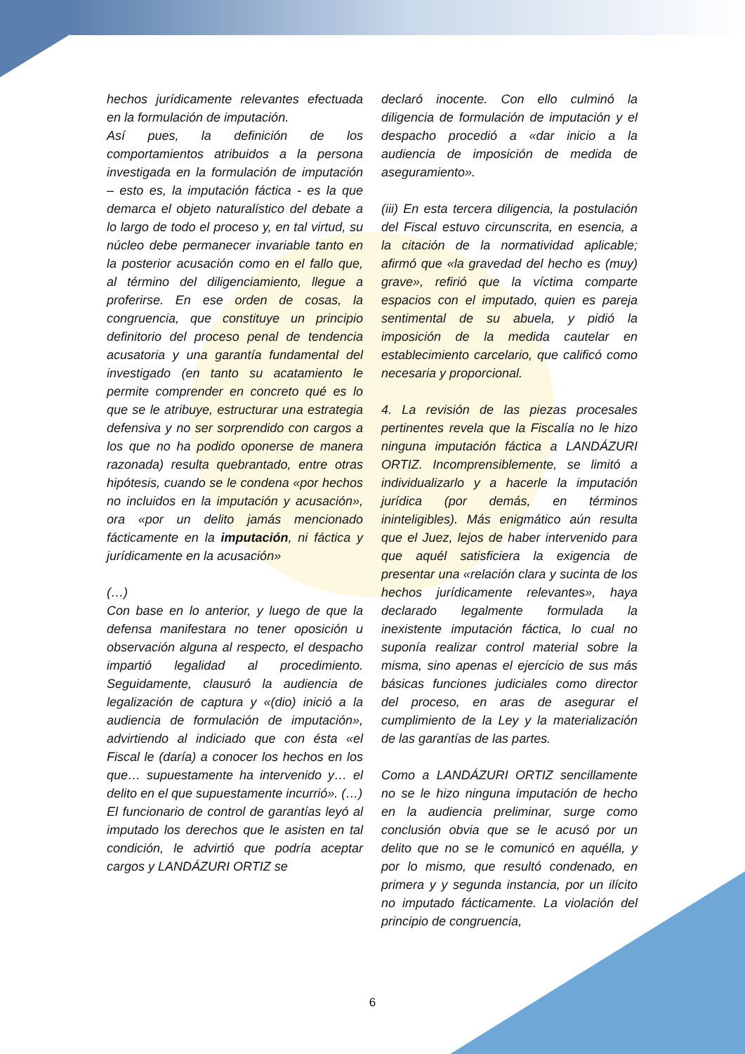hechos jurídicamente relevantes efectuada en la formulación de imputación.
Así pues, la definición de los comportamientos atribuidos a la persona investigada en la formulación de imputación – esto es, la imputación fáctica - es la que demarca el objeto naturalístico del debate a lo largo de todo el proceso y, en tal virtud, su núcleo debe permanecer invariable tanto en la posterior acusación como en el fallo que, al término del diligenciamiento, llegue a proferirse. En ese orden de cosas, la congruencia, que constituye un principio definitorio del proceso penal de tendencia acusatoria y una garantía fundamental del investigado (en tanto su acatamiento le permite comprender en concreto qué es lo que se le atribuye, estructurar una estrategia defensiva y no ser sorprendido con cargos a los que no ha podido oponerse de manera razonada) resulta quebrantado, entre otras hipótesis, cuando se le condena «por hechos no incluidos en la imputación y acusación», ora «por un delito jamás mencionado fácticamente en la imputación, ni fáctica y jurídicamente en la acusación»
(…)
Con base en lo anterior, y luego de que la defensa manifestara no tener oposición u observación alguna al respecto, el despacho impartió legalidad al procedimiento. Seguidamente, clausuró la audiencia de legalización de captura y «(dio) inició a la audiencia de formulación de imputación», advirtiendo al indiciado que con ésta «el Fiscal le (daría) a conocer los hechos en los que… supuestamente ha intervenido y… el delito en el que supuestamente incurrió». (…)
El funcionario de control de garantías leyó al imputado los derechos que le asisten en tal condición, le advirtió que podría aceptar cargos y LANDÁZURI ORTIZ se
declaró inocente. Con ello culminó la diligencia de formulación de imputación y el despacho procedió a «dar inicio a la audiencia de imposición de medida de aseguramiento».
(iii) En esta tercera diligencia, la postulación del Fiscal estuvo circunscrita, en esencia, a la citación de la normatividad aplicable; afirmó que «la gravedad del hecho es (muy) grave», refirió que la víctima comparte espacios con el imputado, quien es pareja sentimental de su abuela, y pidió la imposición de la medida cautelar en establecimiento carcelario, que calificó como necesaria y proporcional.
4. La revisión de las piezas procesales pertinentes revela que la Fiscalía no le hizo ninguna imputación fáctica a LANDÁZURI ORTIZ. Incomprensiblemente, se limitó a individualizarlo y a hacerle la imputación jurídica (por demás, en términos ininteligibles). Más enigmático aún resulta que el Juez, lejos de haber intervenido para que aquél satisficiera la exigencia de presentar una «relación clara y sucinta de los hechos jurídicamente relevantes», haya declarado legalmente formulada la inexistente imputación fáctica, lo cual no suponía realizar control material sobre la misma, sino apenas el ejercicio de sus más básicas funciones judiciales como director del proceso, en aras de asegurar el cumplimiento de la Ley y la materialización de las garantías de las partes.
Como a LANDÁZURI ORTIZ sencillamente no se le hizo ninguna imputación de hecho en la audiencia preliminar, surge como conclusión obvia que se le acusó por un delito que no se le comunicó en aquélla, y por lo mismo, que resultó condenado, en primera y y segunda instancia, por un ilícito no imputado fácticamente. La violación del principio de congruencia,
6